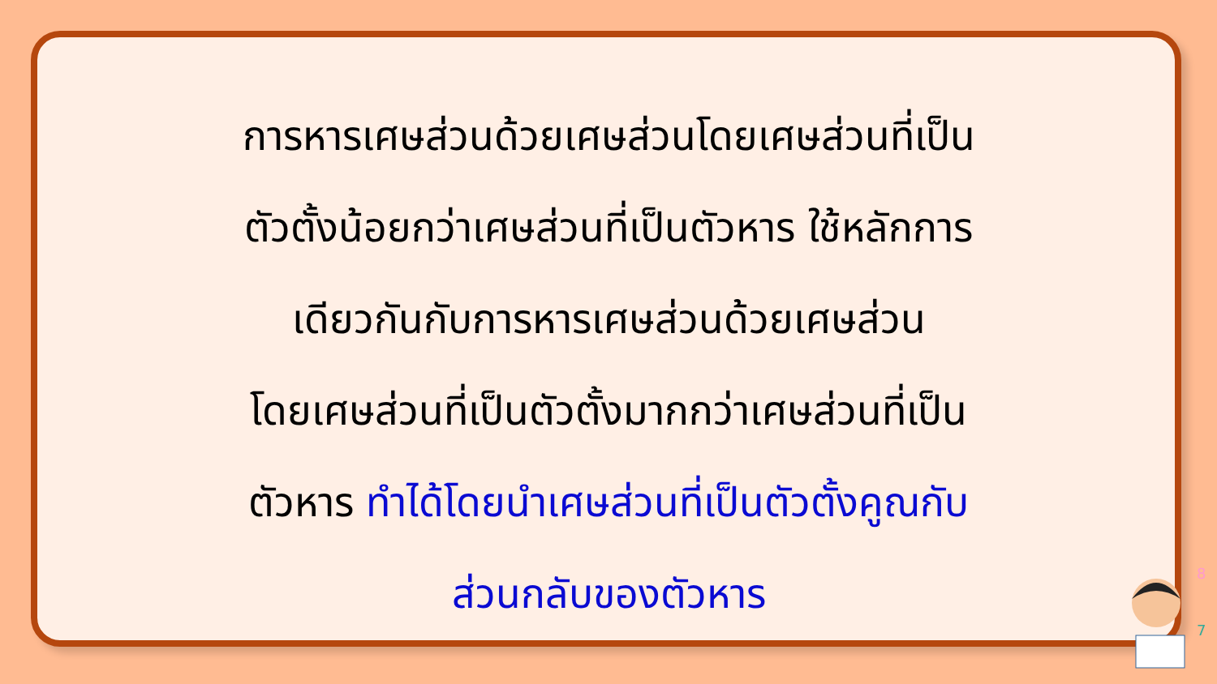การหารเศษส่วนด้วยเศษส่วนโดยเศษส่วนที่เป็น
ตัวตั้งน้อยกว่าเศษส่วนที่เป็นตัวหาร ใช้หลักการ
เดียวกันกับการหารเศษส่วนด้วยเศษส่วน
โดยเศษส่วนที่เป็นตัวตั้งมากกว่าเศษส่วนที่เป็น
ตัวหาร ทำได้โดยนำเศษส่วนที่เป็นตัวตั้งคูณกับ
ส่วนกลับของตัวหาร
8
7